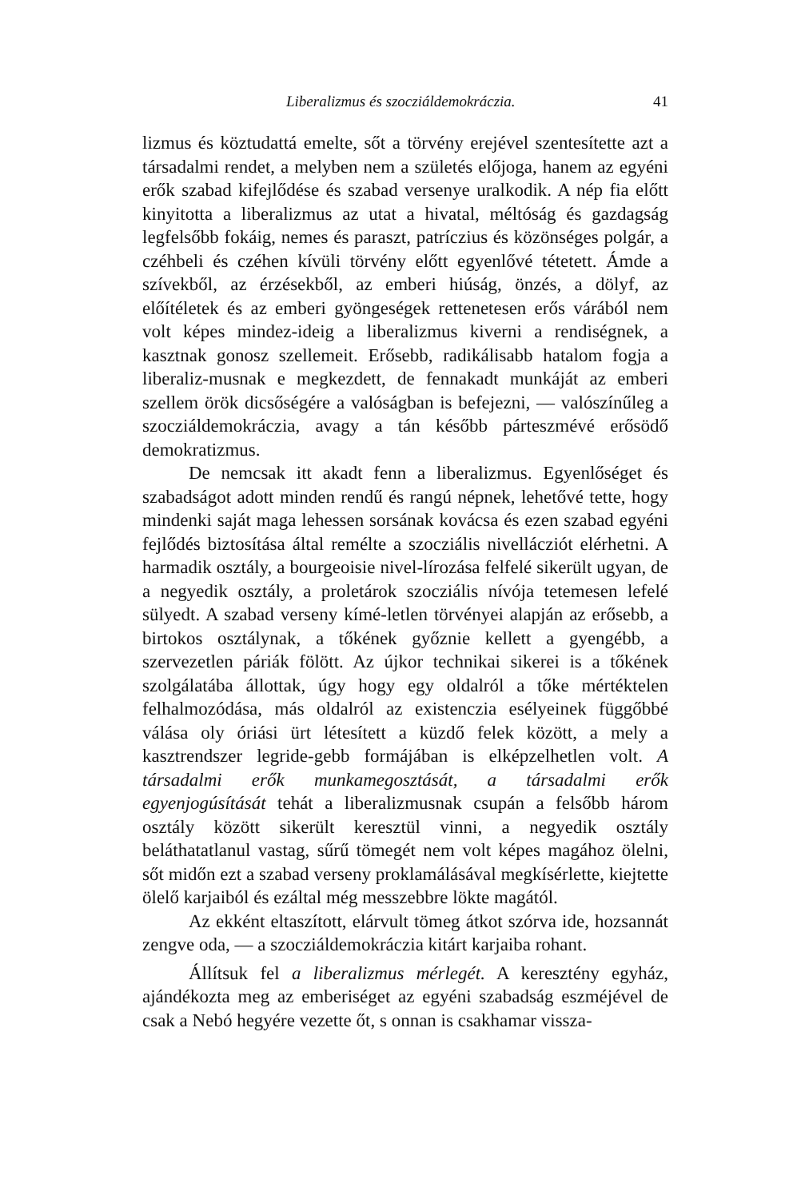Liberalizmus és szocziáldemokráczia. 41
lizmus és köztudattá emelte, sőt a törvény erejével szentesítette azt a társadalmi rendet, a melyben nem a születés előjoga, hanem az egyéni erők szabad kifejlődése és szabad versenye uralkodik. A nép fia előtt kinyitotta a liberalizmus az utat a hivatal, méltóság és gazdagság legfelsőbb fokáig, nemes és paraszt, patríczius és közönséges polgár, a czéhbeli és czéhen kívüli törvény előtt egyenlővé tétetett. Ámde a szívekből, az érzésekből, az emberi hiúság, önzés, a dölyf, az előítéletek és az emberi gyöngeségek rettenetesen erős várából nem volt képes mindez-ideig a liberalizmus kiverni a rendiségnek, a kasztnak gonosz szellemeit. Erősebb, radikálisabb hatalom fogja a liberaliz-musnak e megkezdett, de fennakadt munkáját az emberi szellem örök dicsőségére a valóságban is befejezni, — valószínűleg a szocziáldemokráczia, avagy a tán később párteszmévé erősödő demokratizmus.
De nemcsak itt akadt fenn a liberalizmus. Egyenlőséget és szabadságot adott minden rendű és rangú népnek, lehetővé tette, hogy mindenki saját maga lehessen sorsának kovácsa és ezen szabad egyéni fejlődés biztosítása által remélte a szocziális nivellácziót elérhetni. A harmadik osztály, a bourgeoisie nivel-lírozása felfelé sikerült ugyan, de a negyedik osztály, a proletárok szocziális nívója tetemesen lefelé sülyedt. A szabad verseny kímé-letlen törvényei alapján az erősebb, a birtokos osztálynak, a tőkének győznie kellett a gyengébb, a szervezetlen páriák fölött. Az újkor technikai sikerei is a tőkének szolgálatába állottak, úgy hogy egy oldalról a tőke mértéktelen felhalmozódása, más oldalról az existenczia esélyeinek függőbbé válása oly óriási ürt létesített a küzdő felek között, a mely a kasztrendszer legride-gebb formájában is elképzelhetlen volt. A társadalmi erők munkamegosztását, a társadalmi erők egyenjogúsítását tehát a liberalizmusnak csupán a felsőbb három osztály között sikerült keresztül vinni, a negyedik osztály beláthatatlanul vastag, sűrű tömegét nem volt képes magához ölelni, sőt midőn ezt a szabad verseny proklamálásával megkísérlette, kiejtette ölelő karjaiból és ezáltal még messzebbre lökte magától.
Az ekként eltaszított, elárvult tömeg átkot szórva ide, hozsannát zengve oda, — a szocziáldemokráczia kitárt karjaiba rohant.
Állítsuk fel a liberalizmus mérlegét. A keresztény egyház, ajándékozta meg az emberiséget az egyéni szabadság eszméjével de csak a Nebó hegyére vezette őt, s onnan is csakhamar vissza-